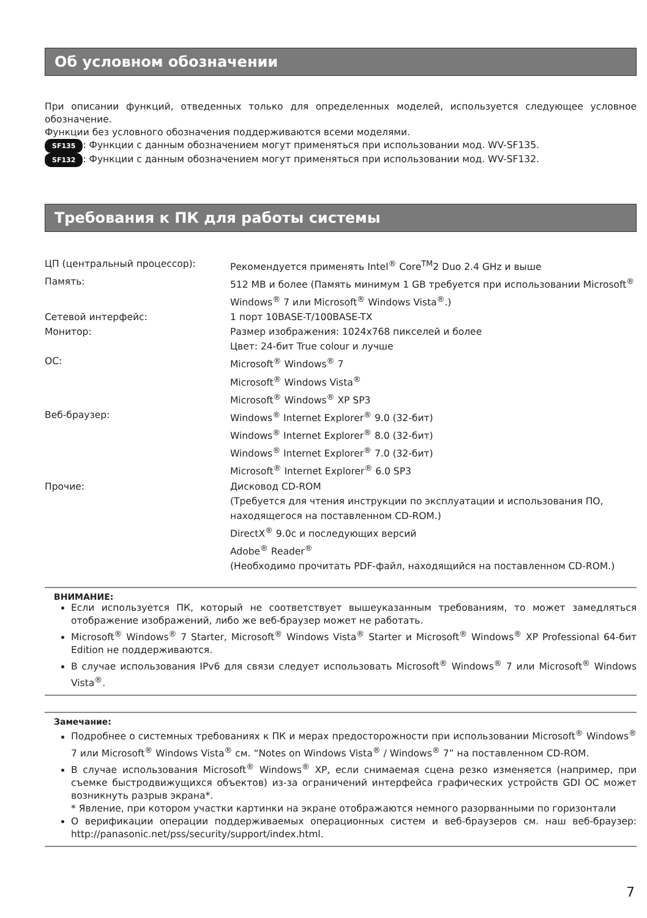Об условном обозначении
При описании функций, отведенных только для определенных моделей, используется следующее условное обозначение.
Функции без условного обозначения поддерживаются всеми моделями.
SF135: Функции с данным обозначением могут применяться при использовании мод. WV-SF135.
SF132: Функции с данным обозначением могут применяться при использовании мод. WV-SF132.
Требования к ПК для работы системы
| ЦП (центральный процессор): | Рекомендуется применять Intel<sup>®</sup> Core<sup>TM</sup>2 Duo 2.4 GHz и выше |
| Память: | 512 MB и более (Память минимум 1 GB требуется при использовании Microsoft<sup>®</sup> Windows<sup>®</sup> 7 или Microsoft<sup>®</sup> Windows Vista<sup>®</sup>.) |
| Сетевой интерфейс: | 1 порт 10BASE-T/100BASE-TX |
| Монитор: | Размер изображения: 1024x768 пикселей и более Цвет: 24-бит True colour и лучше |
| ОС: | Microsoft<sup>®</sup> Windows<sup>®</sup> 7 Microsoft<sup>®</sup> Windows Vista<sup>®</sup> Microsoft<sup>®</sup> Windows<sup>®</sup> XP SP3 |
| Веб-браузер: | Windows<sup>®</sup> Internet Explorer<sup>®</sup> 9.0 (32-бит) Windows<sup>®</sup> Internet Explorer<sup>®</sup> 8.0 (32-бит) Windows<sup>®</sup> Internet Explorer<sup>®</sup> 7.0 (32-бит) Microsoft<sup>®</sup> Internet Explorer<sup>®</sup> 6.0 SP3 |
| Прочие: | Дисковод CD-ROM (Требуется для чтения инструкции по эксплуатации и использования ПО, находящегося на поставленном CD-ROM.) DirectX<sup>®</sup> 9.0c и последующих версий Adobe<sup>®</sup> Reader<sup>®</sup> (Необходимо прочитать PDF-файл, находящийся на поставленном CD-ROM.) |
ВНИМАНИЕ:
Если используется ПК, который не соответствует вышеуказанным требованиям, то может замедляться отображение изображений, либо же веб-браузер может не работать.
Microsoft<sup>®</sup> Windows<sup>®</sup> 7 Starter, Microsoft<sup>®</sup> Windows Vista<sup>®</sup> Starter и Microsoft<sup>®</sup> Windows<sup>®</sup> XP Professional 64-бит Edition не поддерживаются.
В случае использования IPv6 для связи следует использовать Microsoft<sup>®</sup> Windows<sup>®</sup> 7 или Microsoft<sup>®</sup> Windows Vista<sup>®</sup>.
Замечание:
Подробнее о системных требованиях к ПК и мерах предосторожности при использовании Microsoft<sup>®</sup> Windows<sup>®</sup> 7 или Microsoft<sup>®</sup> Windows Vista<sup>®</sup> см. “Notes on Windows Vista<sup>®</sup> / Windows<sup>®</sup> 7” на поставленном CD-ROM.
В случае использования Microsoft<sup>®</sup> Windows<sup>®</sup> XP, если снимаемая сцена резко изменяется (например, при съемке быстродвижущихся объектов) из-за ограничений интерфейса графических устройств GDI ОС может возникнуть разрыв экрана*.
* Явление, при котором участки картинки на экране отображаются немного разорванными по горизонтали
О верификации операции поддерживаемых операционных систем и веб-браузеров см. наш веб-браузер: http://panasonic.net/pss/security/support/index.html.
7